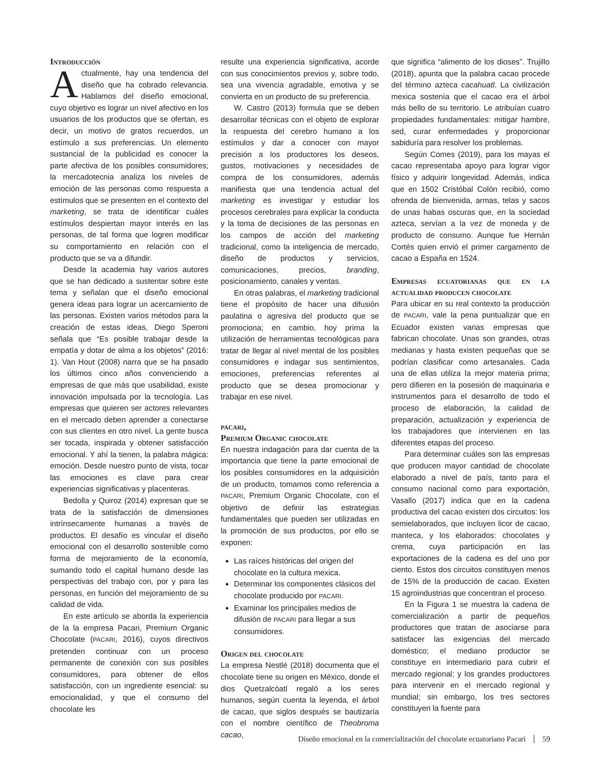Introducción
Actualmente, hay una tendencia del diseño que ha cobrado relevancia. Hablamos del diseño emocional, cuyo objetivo es lograr un nivel afectivo en los usuarios de los productos que se ofertan, es decir, un motivo de gratos recuerdos, un estímulo a sus preferencias. Un elemento sustancial de la publicidad es conocer la parte afectiva de los posibles consumidores; la mercadotecnia analiza los niveles de emoción de las personas como respuesta a estímulos que se presenten en el contexto del marketing, se trata de identificar cuáles estímulos despiertan mayor interés en las personas, de tal forma que logren modificar su comportamiento en relación con el producto que se va a difundir.
Desde la academia hay varios autores que se han dedicado a sustentar sobre este tema y señalan que el diseño emocional genera ideas para lograr un acercamiento de las personas. Existen varios métodos para la creación de estas ideas, Diego Speroni señala que “Es posible trabajar desde la empatía y dotar de alma a los objetos” (2016: 1). Van Hout (2008) narra que se ha pasado los últimos cinco años convenciendo a empresas de que más que usabilidad, existe innovación impulsada por la tecnología. Las empresas que quieren ser actores relevantes en el mercado deben aprender a conectarse con sus clientes en otro nivel. La gente busca ser tocada, inspirada y obtener satisfacción emocional. Y ahí la tienen, la palabra mágica: emoción. Desde nuestro punto de vista, tocar las emociones es clave para crear experiencias significativas y placenteras.
Bedolla y Quiroz (2014) expresan que se trata de la satisfacción de dimensiones intrínsecamente humanas a través de productos. El desafío es vincular el diseño emocional con el desarrollo sostenible como forma de mejoramiento de la economía, sumando todo el capital humano desde las perspectivas del trabajo con, por y para las personas, en función del mejoramiento de su calidad de vida.
En este artículo se aborda la experiencia de la la empresa Pacari, Premium Organic Chocolate (PACARI, 2016), cuyos directivos pretenden continuar con un proceso permanente de conexión con sus posibles consumidores, para obtener de ellos satisfacción, con un ingrediente esencial: su emocionalidad, y que el consumo del chocolate les
resulte una experiencia significativa, acorde con sus conocimientos previos y, sobre todo, sea una vivencia agradable, emotiva y se convierta en un producto de su preferencia.
W. Castro (2013) formula que se deben desarrollar técnicas con el objeto de explorar la respuesta del cerebro humano a los estímulos y dar a conocer con mayor precisión a los productores los deseos, gustos, motivaciones y necesidades de compra de los consumidores, además manifiesta que una tendencia actual del marketing es investigar y estudiar los procesos cerebrales para explicar la conducta y la toma de decisiones de las personas en los campos de acción del marketing tradicional, como la inteligencia de mercado, diseño de productos y servicios, comunicaciones, precios, branding, posicionamiento, canales y ventas.
En otras palabras, el marketing tradicional tiene el propósito de hacer una difusión paulatina o agresiva del producto que se promociona; en cambio, hoy prima la utilización de herramientas tecnológicas para tratar de llegar al nivel mental de los posibles consumidores e indagar sus sentimientos, emociones, preferencias referentes al producto que se desea promocionar y trabajar en ese nivel.
pacari,
Premium Organic chocolate
En nuestra indagación para dar cuenta de la importancia que tiene la parte emocional de los posibles consumidores en la adquisición de un producto, tomamos como referencia a PACARI, Premium Organic Chocolate, con el objetivo de definir las estrategias fundamentales que pueden ser utilizadas en la promoción de sus productos, por ello se exponen:
Las raíces históricas del origen del chocolate en la cultura mexica.
Determinar los componentes clásicos del chocolate producido por PACARI.
Examinar los principales medios de difusión de PACARI para llegar a sus consumidores.
Origen del chocolate
La empresa Nestlé (2018) documenta que el chocolate tiene su origen en México, donde el dios Quetzalcóatl regaló a los seres humanos, según cuenta la leyenda, el árbol de cacao, que siglos después se bautizaría con el nombre científico de Theobroma cacao,
que significa “alimento de los dioses”. Trujillo (2018), apunta que la palabra cacao procede del término azteca cacahuatl. La civilización mexica sostenía que el cacao era el árbol más bello de su territorio. Le atribuían cuatro propiedades fundamentales: mitigar hambre, sed, curar enfermedades y proporcionar sabiduría para resolver los problemas.
Según Comes (2019), para los mayas el cacao representaba apoyo para lograr vigor físico y adquirir longevidad. Además, indica que en 1502 Cristóbal Colón recibió, como ofrenda de bienvenida, armas, telas y sacos de unas habas oscuras que, en la sociedad azteca, servían a la vez de moneda y de producto de consumo. Aunque fue Hernán Cortés quien envió el primer cargamento de cacao a España en 1524.
Empresas ecuatorianas que en la actualidad producen chocolate
Para ubicar en su real contexto la producción de PACARI, vale la pena puntualizar que en Ecuador existen varias empresas que fabrican chocolate. Unas son grandes, otras medianas y hasta existen pequeñas que se podrían clasificar como artesanales. Cada una de ellas utiliza la mejor materia prima; pero difieren en la posesión de maquinaria e instrumentos para el desarrollo de todo el proceso de elaboración, la calidad de preparación, actualización y experiencia de los trabajadores que intervienen en las diferentes etapas del proceso.
Para determinar cuáles son las empresas que producen mayor cantidad de chocolate elaborado a nivel de país, tanto para el consumo nacional como para exportación, Vasallo (2017) indica que en la cadena productiva del cacao existen dos circuitos: los semielaborados, que incluyen licor de cacao, manteca, y los elaborados: chocolates y crema, cuya participación en las exportaciones de la cadena es del uno por ciento. Estos dos circuitos constituyen menos de 15% de la producción de cacao. Existen 15 agroindustrias que concentran el proceso.
En la Figura 1 se muestra la cadena de comercialización a partir de pequeños productores que tratan de asociarse para satisfacer las exigencias del mercado doméstico; el mediano productor se constituye en intermediario para cubrir el mercado regional; y los grandes productores para intervenir en el mercado regional y mundial; sin embargo, los tres sectores constituyen la fuente para
Diseño emocional en la comercialización del chocolate ecuatoriano Pacari 59